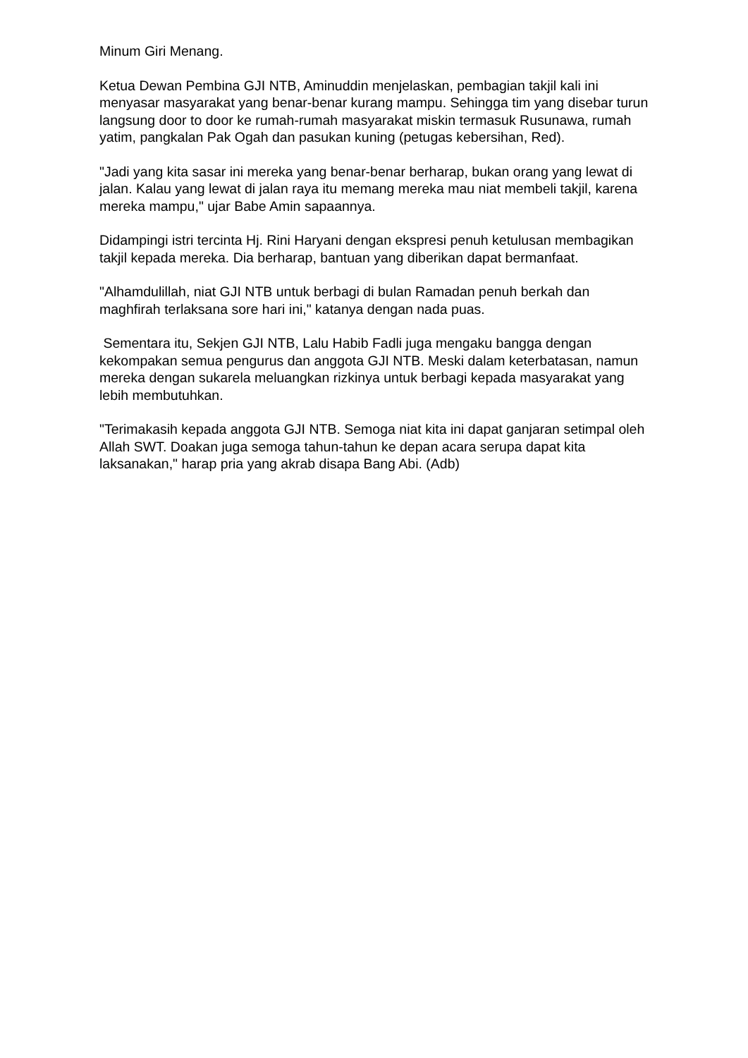Minum Giri Menang.
Ketua Dewan Pembina GJI NTB, Aminuddin menjelaskan, pembagian takjil kali ini menyasar masyarakat yang benar-benar kurang mampu. Sehingga tim yang disebar turun langsung door to door ke rumah-rumah masyarakat miskin termasuk Rusunawa, rumah yatim, pangkalan Pak Ogah dan pasukan kuning (petugas kebersihan, Red).
"Jadi yang kita sasar ini mereka yang benar-benar berharap, bukan orang yang lewat di jalan. Kalau yang lewat di jalan raya itu memang mereka mau niat membeli takjil, karena mereka mampu," ujar Babe Amin sapaannya.
Didampingi istri tercinta Hj. Rini Haryani dengan ekspresi penuh ketulusan membagikan takjil kepada mereka. Dia berharap, bantuan yang diberikan dapat bermanfaat.
"Alhamdulillah, niat GJI NTB untuk berbagi di bulan Ramadan penuh berkah dan maghfirah terlaksana sore hari ini," katanya dengan nada puas.
Sementara itu, Sekjen GJI NTB, Lalu Habib Fadli juga mengaku bangga dengan kekompakan semua pengurus dan anggota GJI NTB. Meski dalam keterbatasan, namun mereka dengan sukarela meluangkan rizkinya untuk berbagi kepada masyarakat yang lebih membutuhkan.
"Terimakasih kepada anggota GJI NTB. Semoga niat kita ini dapat ganjaran setimpal oleh Allah SWT. Doakan juga semoga tahun-tahun ke depan acara serupa dapat kita laksanakan," harap pria yang akrab disapa Bang Abi. (Adb)